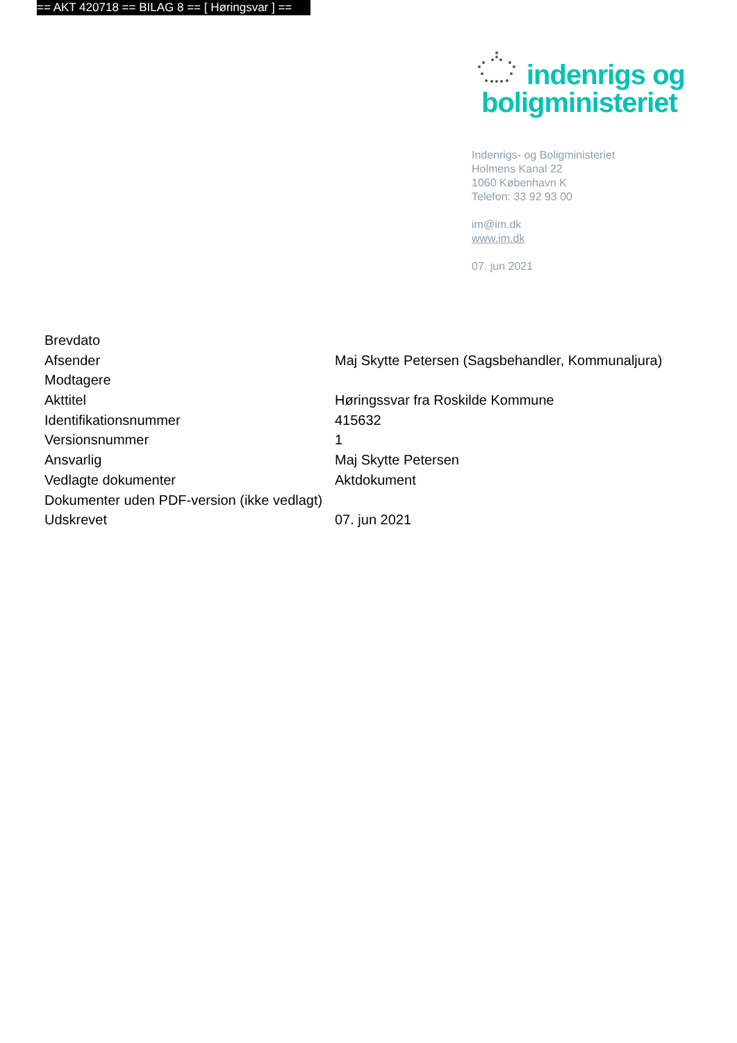== AKT 420718 == BILAG 8 == [ Høringsvar ] ==
indenrigs og
boligministeriet
Indenrigs- og Boligministeriet
Holmens Kanal 22
1060 København K
Telefon: 33 92 93 00
im@im.dk
www.im.dk
07. jun 2021
| Brevdato | |
| Afsender | Maj Skytte Petersen (Sagsbehandler, Kommunaljura) |
| Modtagere | |
| Akttitel | Høringssvar fra Roskilde Kommune |
| Identifikationsnummer | 415632 |
| Versionsnummer | 1 |
| Ansvarlig | Maj Skytte Petersen |
| Vedlagte dokumenter | Aktdokument |
| Dokumenter uden PDF-version (ikke vedlagt) | |
| Udskrevet | 07. jun 2021 |